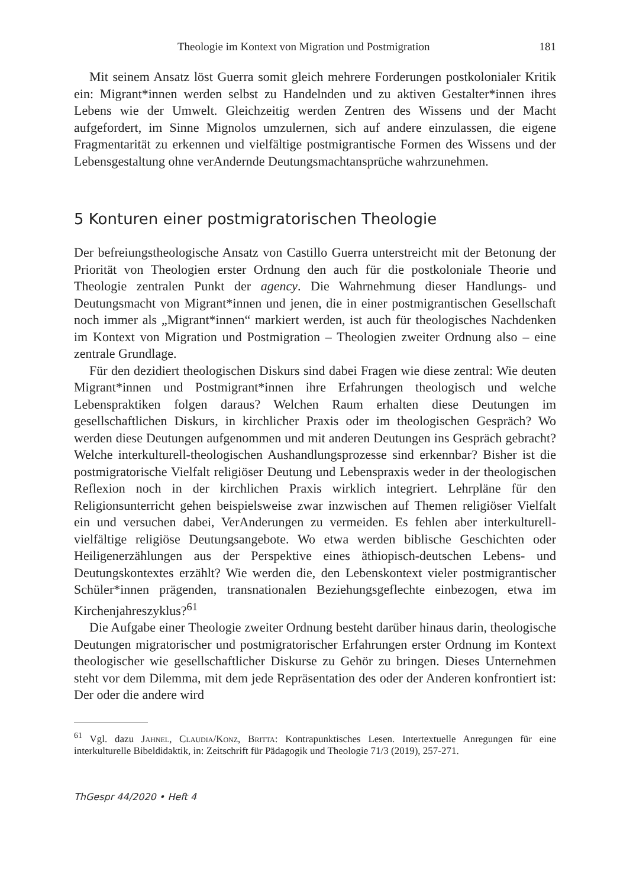Theologie im Kontext von Migration und Postmigration 181
Mit seinem Ansatz löst Guerra somit gleich mehrere Forderungen postkolonialer Kritik ein: Migrant*innen werden selbst zu Handelnden und zu aktiven Gestalter*innen ihres Lebens wie der Umwelt. Gleichzeitig werden Zentren des Wissens und der Macht aufgefordert, im Sinne Mignolos umzulernen, sich auf andere einzulassen, die eigene Fragmentarität zu erkennen und vielfältige postmigrantische Formen des Wissens und der Lebensgestaltung ohne verAndernde Deutungsmachtansprüche wahrzunehmen.
5 Konturen einer postmigratorischen Theologie
Der befreiungstheologische Ansatz von Castillo Guerra unterstreicht mit der Betonung der Priorität von Theologien erster Ordnung den auch für die postkoloniale Theorie und Theologie zentralen Punkt der agency. Die Wahrnehmung dieser Handlungs- und Deutungsmacht von Migrant*innen und jenen, die in einer postmigrantischen Gesellschaft noch immer als „Migrant*innen“ markiert werden, ist auch für theologisches Nachdenken im Kontext von Migration und Postmigration – Theologien zweiter Ordnung also – eine zentrale Grundlage.
Für den dezidiert theologischen Diskurs sind dabei Fragen wie diese zentral: Wie deuten Migrant*innen und Postmigrant*innen ihre Erfahrungen theologisch und welche Lebenspraktiken folgen daraus? Welchen Raum erhalten diese Deutungen im gesellschaftlichen Diskurs, in kirchlicher Praxis oder im theologischen Gespräch? Wo werden diese Deutungen aufgenommen und mit anderen Deutungen ins Gespräch gebracht? Welche interkulturell-theologischen Aushandlungsprozesse sind erkennbar? Bisher ist die postmigratorische Vielfalt religiöser Deutung und Lebenspraxis weder in der theologischen Reflexion noch in der kirchlichen Praxis wirklich integriert. Lehrpläne für den Religionsunterricht gehen beispielsweise zwar inzwischen auf Themen religiöser Vielfalt ein und versuchen dabei, VerAnderungen zu vermeiden. Es fehlen aber interkulturell-vielfältige religiöse Deutungsangebote. Wo etwa werden biblische Geschichten oder Heiligenerzählungen aus der Perspektive eines äthiopisch-deutschen Lebens- und Deutungskontextes erzählt? Wie werden die, den Lebenskontext vieler postmigrantischer Schüler*innen prägenden, transnationalen Beziehungsgeflechte einbezogen, etwa im Kirchenjahreszyklus?<sup>61</sup>
Die Aufgabe einer Theologie zweiter Ordnung besteht darüber hinaus darin, theologische Deutungen migratorischer und postmigratorischer Erfahrungen erster Ordnung im Kontext theologischer wie gesellschaftlicher Diskurse zu Gehör zu bringen. Dieses Unternehmen steht vor dem Dilemma, mit dem jede Repräsentation des oder der Anderen konfrontiert ist: Der oder die andere wird
<sup>61</sup> Vgl. dazu Jahnel, Claudia/Konz, Britta: Kontrapunktisches Lesen. Intertextuelle Anregungen für eine interkulturelle Bibeldidaktik, in: Zeitschrift für Pädagogik und Theologie 71/3 (2019), 257-271.
ThGespr 44/2020 • Heft 4